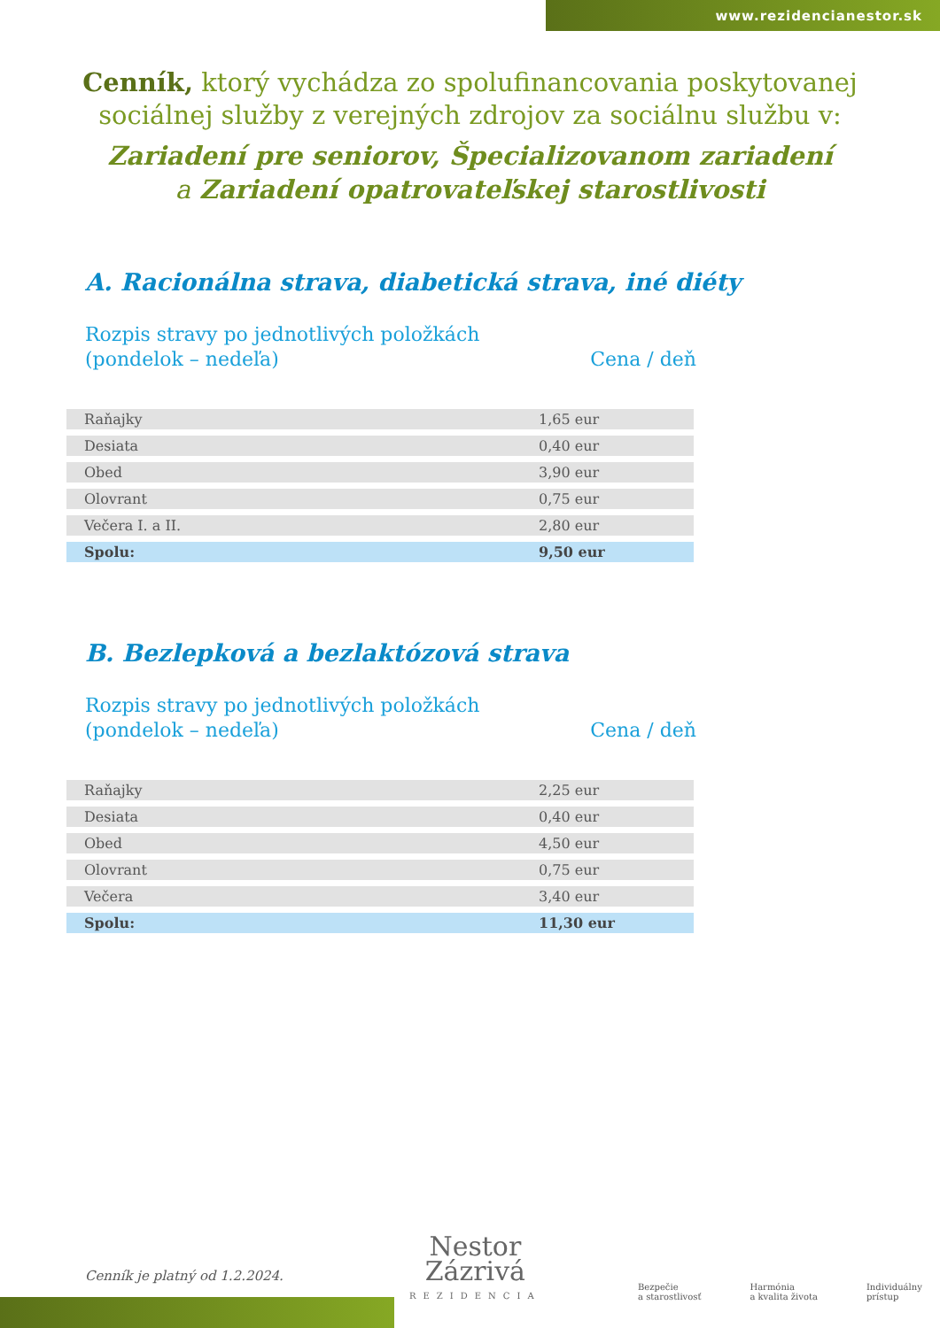www.rezidencianestor.sk
Cenník, ktorý vychádza zo spolufinancovania poskytovanej
sociálnej služby z verejných zdrojov za sociálnu službu v:
Zariadení pre seniorov, Špecializovanom zariadení
a Zariadení opatrovateľskej starostlivosti
A. Racionálna strava, diabetická strava, iné diéty
Rozpis stravy po jednotlivých položkách
(pondelok – nedeľa)
Cena / deň
| Raňajky | 1,65 eur |
| Desiata | 0,40 eur |
| Obed | 3,90 eur |
| Olovrant | 0,75 eur |
| Večera I. a II. | 2,80 eur |
| Spolu: | 9,50 eur |
B. Bezlepková a bezlaktózová strava
Rozpis stravy po jednotlivých položkách
(pondelok – nedeľa)
Cena / deň
| Raňajky | 2,25 eur |
| Desiata | 0,40 eur |
| Obed | 4,50 eur |
| Olovrant | 0,75 eur |
| Večera | 3,40 eur |
| Spolu: | 11,30 eur |
Cenník je platný od 1.2.2024.
Nestor
Zázrivá
REZIDENCIA
Bezpečie
a starostlivosť
Harmónia
a kvalita života
Individuálny
prístup